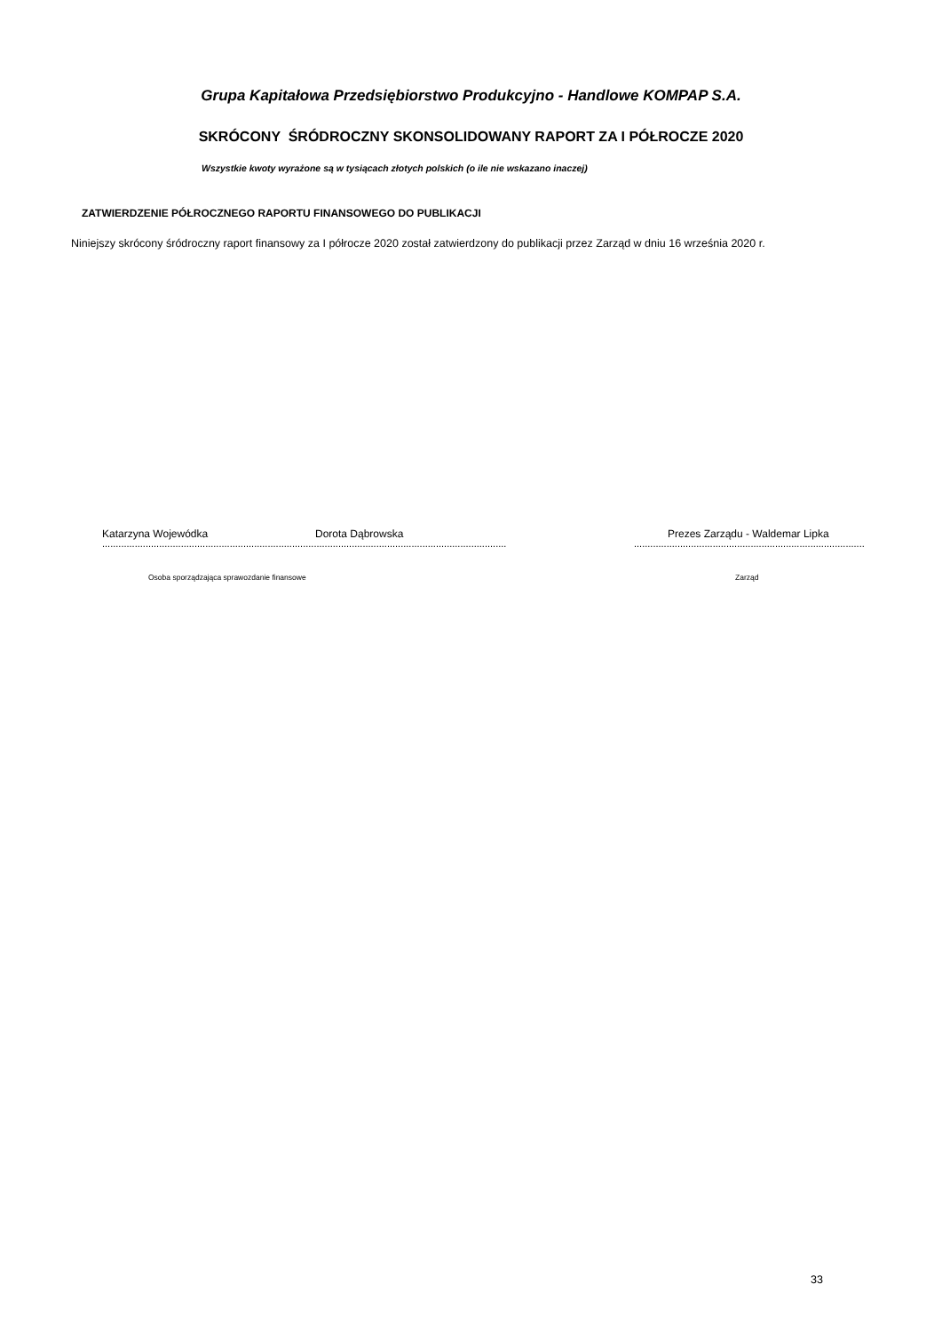Grupa Kapitałowa Przedsiębiorstwo Produkcyjno - Handlowe KOMPAP S.A.
SKRÓCONY ŚRÓDROCZNY SKONSOLIDOWANY RAPORT ZA I PÓŁROCZE 2020
Wszystkie kwoty wyrażone są w tysiącach złotych polskich (o ile nie wskazano inaczej)
ZATWIERDZENIE PÓŁROCZNEGO RAPORTU FINANSOWEGO DO PUBLIKACJI
Niniejszy skrócony śródroczny raport finansowy za I półrocze 2020 został zatwierdzony do publikacji przez Zarząd w dniu 16 września 2020 r.
Katarzyna Wojewódka Dorota Dąbrowska
Prezes Zarządu - Waldemar Lipka
.................................................................................................................................................................. ..............................................................................................
Osoba sporządzająca sprawozdanie finansowe
Zarząd
33